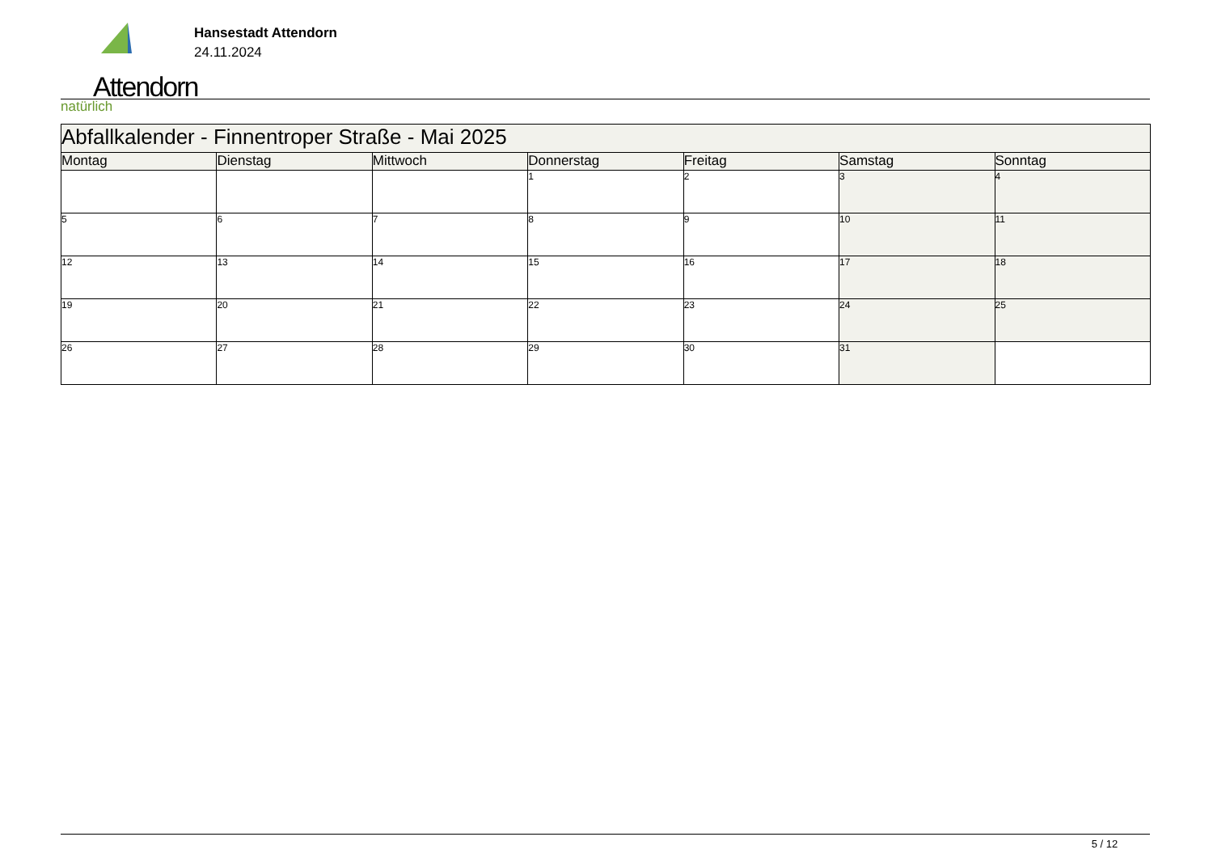Attendorn
natürlich
Hansestadt Attendorn
24.11.2024
| Abfallkalender - Finnentroper Straße - Mai 2025 | | | | | | |
| Montag | Dienstag | Mittwoch | Donnerstag | Freitag | Samstag | Sonntag |
| | | | 1 | 2 | 3 | 4 |
| 5 | 6 | 7 | 8 | 9 | 10 | 11 |
| 12 | 13 | 14 | 15 | 16 | 17 | 18 |
| 19 | 20 | 21 | 22 | 23 | 24 | 25 |
| 26 | 27 | 28 | 29 | 30 | 31 | |
5 / 12